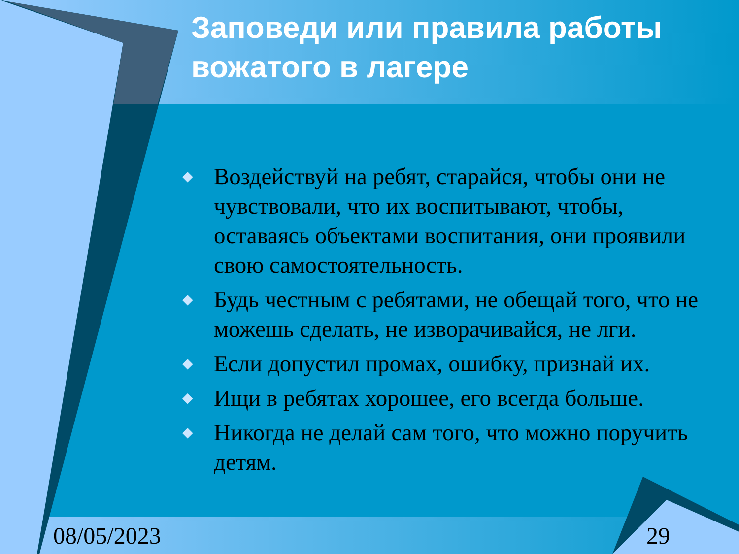Заповеди или правила работы вожатого в лагере
◆ Воздействуй на ребят, старайся, чтобы они не чувствовали, что их воспитывают, чтобы, оставаясь объектами воспитания, они проявили свою самостоятельность.
◆ Будь честным с ребятами, не обещай того, что не можешь сделать, не изворачивайся, не лги.
◆ Если допустил промах, ошибку, признай их.
◆ Ищи в ребятах хорошее, его всегда больше.
◆ Никогда не делай сам того, что можно поручить детям.
08/05/2023 29